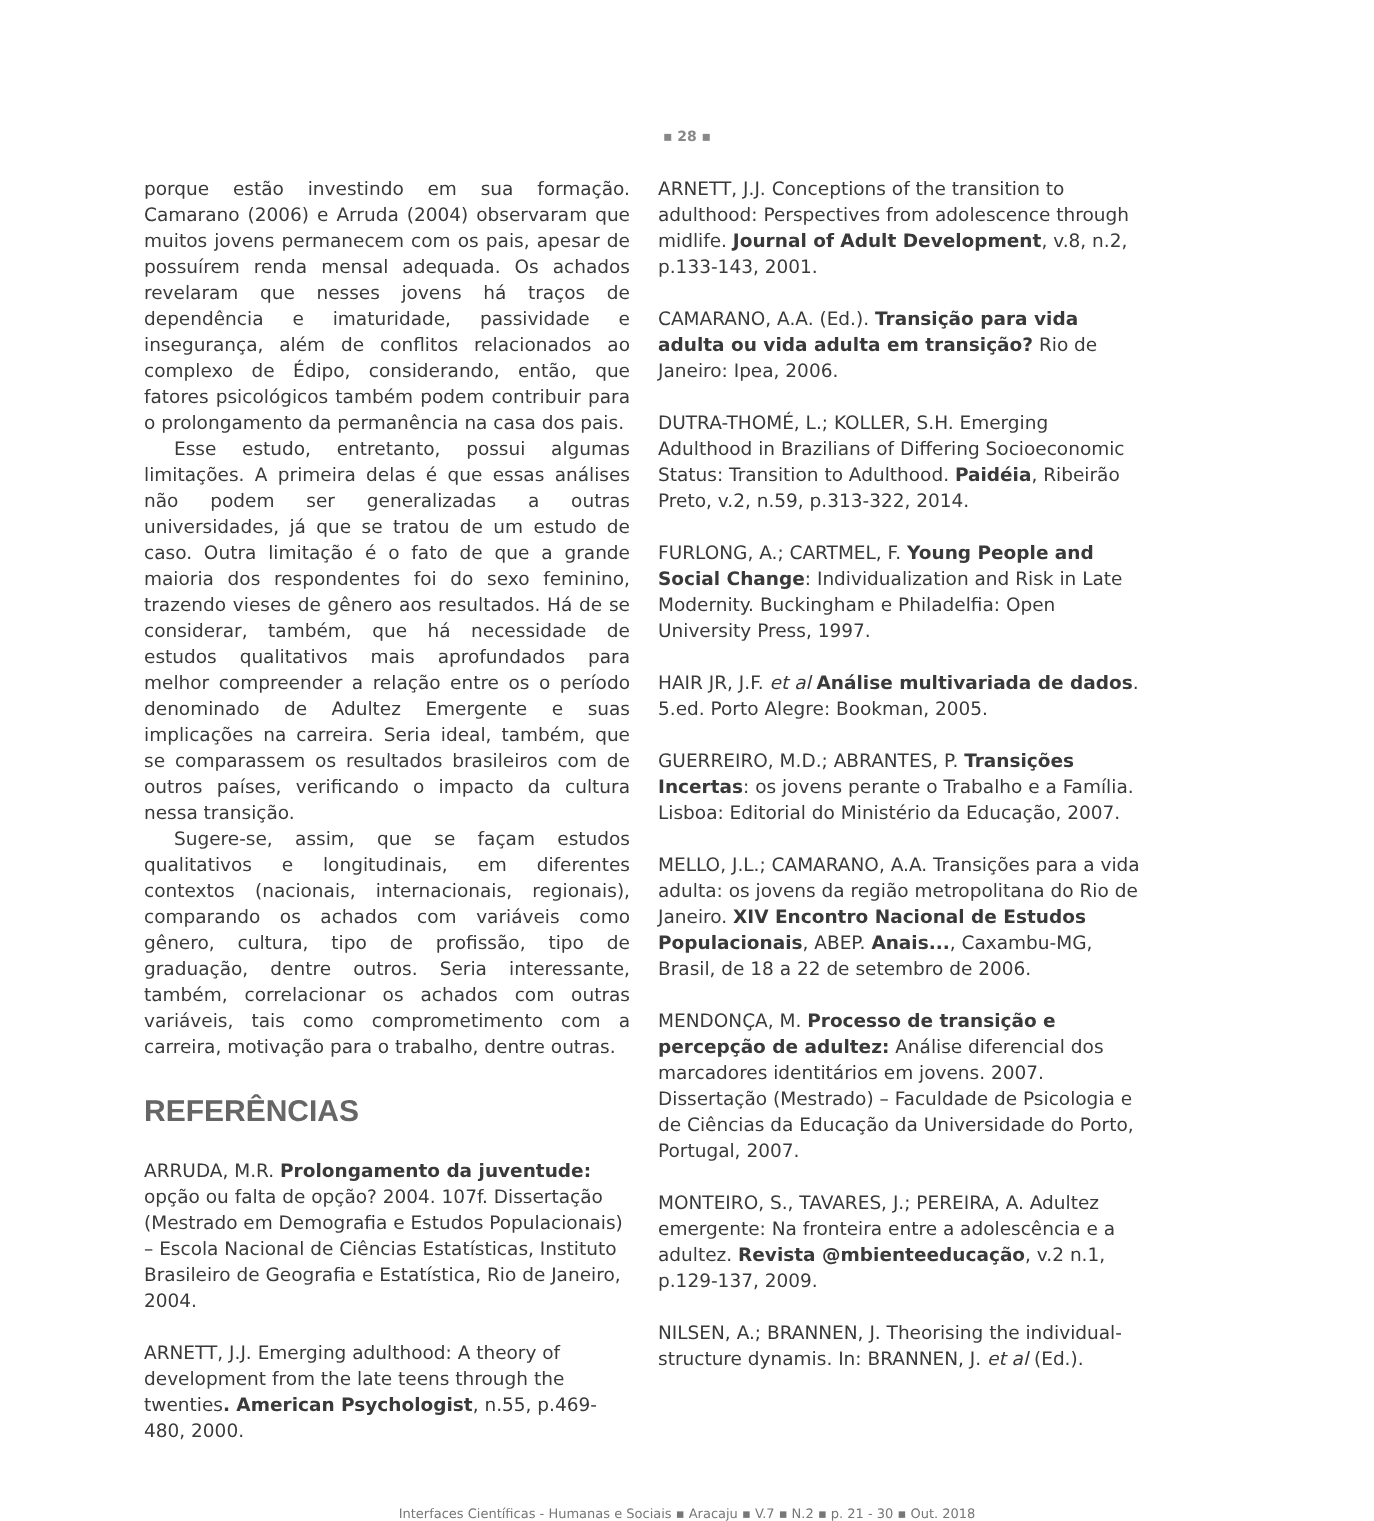▪ 28 ▪
porque estão investindo em sua formação. Camarano (2006) e Arruda (2004) observaram que muitos jovens permanecem com os pais, apesar de possuírem renda mensal adequada. Os achados revelaram que nesses jovens há traços de dependência e imaturidade, passividade e insegurança, além de conflitos relacionados ao complexo de Édipo, considerando, então, que fatores psicológicos também podem contribuir para o prolongamento da permanência na casa dos pais.
Esse estudo, entretanto, possui algumas limitações. A primeira delas é que essas análises não podem ser generalizadas a outras universidades, já que se tratou de um estudo de caso. Outra limitação é o fato de que a grande maioria dos respondentes foi do sexo feminino, trazendo vieses de gênero aos resultados. Há de se considerar, também, que há necessidade de estudos qualitativos mais aprofundados para melhor compreender a relação entre os o período denominado de Adultez Emergente e suas implicações na carreira. Seria ideal, também, que se comparassem os resultados brasileiros com de outros países, verificando o impacto da cultura nessa transição.
Sugere-se, assim, que se façam estudos qualitativos e longitudinais, em diferentes contextos (nacionais, internacionais, regionais), comparando os achados com variáveis como gênero, cultura, tipo de profissão, tipo de graduação, dentre outros. Seria interessante, também, correlacionar os achados com outras variáveis, tais como comprometimento com a carreira, motivação para o trabalho, dentre outras.
REFERÊNCIAS
ARRUDA, M.R. Prolongamento da juventude: opção ou falta de opção? 2004. 107f. Dissertação (Mestrado em Demografia e Estudos Populacionais) – Escola Nacional de Ciências Estatísticas, Instituto Brasileiro de Geografia e Estatística, Rio de Janeiro, 2004.
ARNETT, J.J. Emerging adulthood: A theory of development from the late teens through the twenties. American Psychologist, n.55, p.469-480, 2000.
ARNETT, J.J. Conceptions of the transition to adulthood: Perspectives from adolescence through midlife. Journal of Adult Development, v.8, n.2, p.133-143, 2001.
CAMARANO, A.A. (Ed.). Transição para vida adulta ou vida adulta em transição? Rio de Janeiro: Ipea, 2006.
DUTRA-THOMÉ, L.; KOLLER, S.H. Emerging Adulthood in Brazilians of Differing Socioeconomic Status: Transition to Adulthood. Paidéia, Ribeirão Preto, v.2, n.59, p.313-322, 2014.
FURLONG, A.; CARTMEL, F. Young People and Social Change: Individualization and Risk in Late Modernity. Buckingham e Philadelfia: Open University Press, 1997.
HAIR JR, J.F. et al Análise multivariada de dados. 5.ed. Porto Alegre: Bookman, 2005.
GUERREIRO, M.D.; ABRANTES, P. Transições Incertas: os jovens perante o Trabalho e a Família. Lisboa: Editorial do Ministério da Educação, 2007.
MELLO, J.L.; CAMARANO, A.A. Transições para a vida adulta: os jovens da região metropolitana do Rio de Janeiro. XIV Encontro Nacional de Estudos Populacionais, ABEP. Anais..., Caxambu-MG, Brasil, de 18 a 22 de setembro de 2006.
MENDONÇA, M. Processo de transição e percepção de adultez: Análise diferencial dos marcadores identitários em jovens. 2007. Dissertação (Mestrado) – Faculdade de Psicologia e de Ciências da Educação da Universidade do Porto, Portugal, 2007.
MONTEIRO, S., TAVARES, J.; PEREIRA, A. Adultez emergente: Na fronteira entre a adolescência e a adultez. Revista @mbienteeducação, v.2 n.1, p.129-137, 2009.
NILSEN, A.; BRANNEN, J. Theorising the individual-structure dynamis. In: BRANNEN, J. et al (Ed.).
Interfaces Científicas - Humanas e Sociais ▪ Aracaju ▪ V.7 ▪ N.2 ▪ p. 21 - 30 ▪ Out. 2018